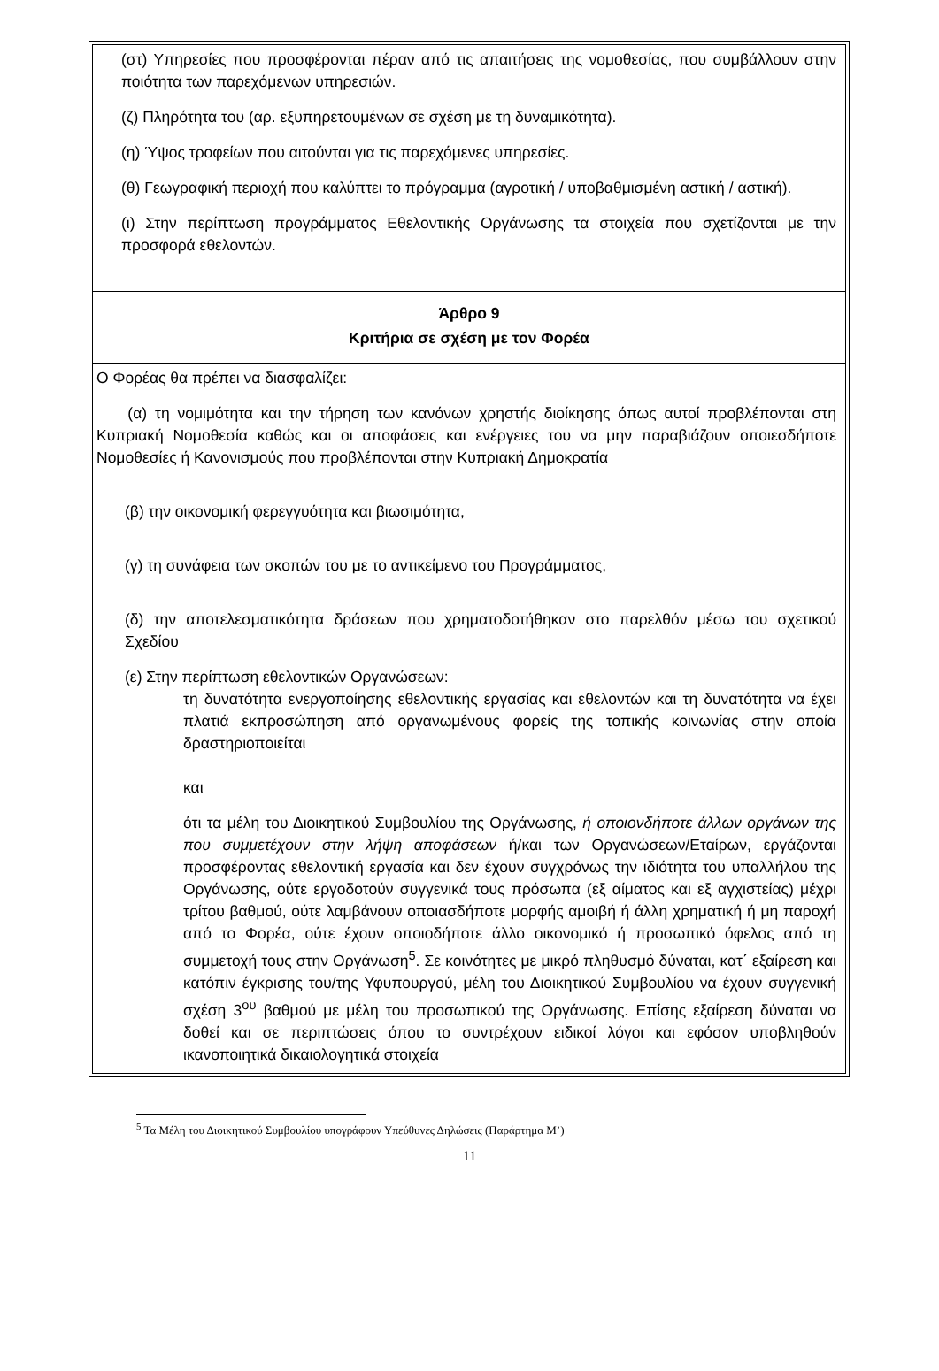(στ) Υπηρεσίες που προσφέρονται πέραν από τις απαιτήσεις της νομοθεσίας, που συμβάλλουν στην ποιότητα των παρεχόμενων υπηρεσιών.
(ζ) Πληρότητα του (αρ. εξυπηρετουμένων σε σχέση με τη δυναμικότητα).
(η) Ύψος τροφείων που αιτούνται για τις παρεχόμενες υπηρεσίες.
(θ) Γεωγραφική περιοχή που καλύπτει το πρόγραμμα (αγροτική / υποβαθμισμένη αστική / αστική).
(ι) Στην περίπτωση προγράμματος Εθελοντικής Οργάνωσης τα στοιχεία που σχετίζονται με την προσφορά εθελοντών.
Άρθρο 9
Κριτήρια σε σχέση με τον Φορέα
Ο Φορέας θα πρέπει να διασφαλίζει:
(α) τη νομιμότητα και την τήρηση των κανόνων χρηστής διοίκησης όπως αυτοί προβλέπονται στη Κυπριακή Νομοθεσία καθώς και οι αποφάσεις και ενέργειες του να μην παραβιάζουν οποιεσδήποτε Νομοθεσίες ή Κανονισμούς που προβλέπονται στην Κυπριακή Δημοκρατία
(β) την οικονομική φερεγγυότητα και βιωσιμότητα,
(γ) τη συνάφεια των σκοπών του με το αντικείμενο του Προγράμματος,
(δ) την αποτελεσματικότητα δράσεων που χρηματοδοτήθηκαν στο παρελθόν μέσω του σχετικού Σχεδίου
(ε) Στην περίπτωση εθελοντικών Οργανώσεων:
τη δυνατότητα ενεργοποίησης εθελοντικής εργασίας και εθελοντών και τη δυνατότητα να έχει πλατιά εκπροσώπηση από οργανωμένους φορείς της τοπικής κοινωνίας στην οποία δραστηριοποιείται
και
ότι τα μέλη του Διοικητικού Συμβουλίου της Οργάνωσης, ή οποιονδήποτε άλλων οργάνων της που συμμετέχουν στην λήψη αποφάσεων ή/και των Οργανώσεων/Εταίρων, εργάζονται προσφέροντας εθελοντική εργασία και δεν έχουν συγχρόνως την ιδιότητα του υπαλλήλου της Οργάνωσης, ούτε εργοδοτούν συγγενικά τους πρόσωπα (εξ αίματος και εξ αγχιστείας) μέχρι τρίτου βαθμού, ούτε λαμβάνουν οποιασδήποτε μορφής αμοιβή ή άλλη χρηματική ή μη παροχή από το Φορέα, ούτε έχουν οποιοδήποτε άλλο οικονομικό ή προσωπικό όφελος από τη συμμετοχή τους στην Οργάνωση<sup>5</sup>. Σε κοινότητες με μικρό πληθυσμό δύναται, κατ΄ εξαίρεση και κατόπιν έγκρισης του/της Υφυπουργού, μέλη του Διοικητικού Συμβουλίου να έχουν συγγενική σχέση 3<sup>ου</sup> βαθμού με μέλη του προσωπικού της Οργάνωσης. Επίσης εξαίρεση δύναται να δοθεί και σε περιπτώσεις όπου το συντρέχουν ειδικοί λόγοι και εφόσον υποβληθούν ικανοποιητικά δικαιολογητικά στοιχεία
<sup>5</sup> Τα Μέλη του Διοικητικού Συμβουλίου υπογράφουν Υπεύθυνες Δηλώσεις (Παράρτημα Μ’)
11